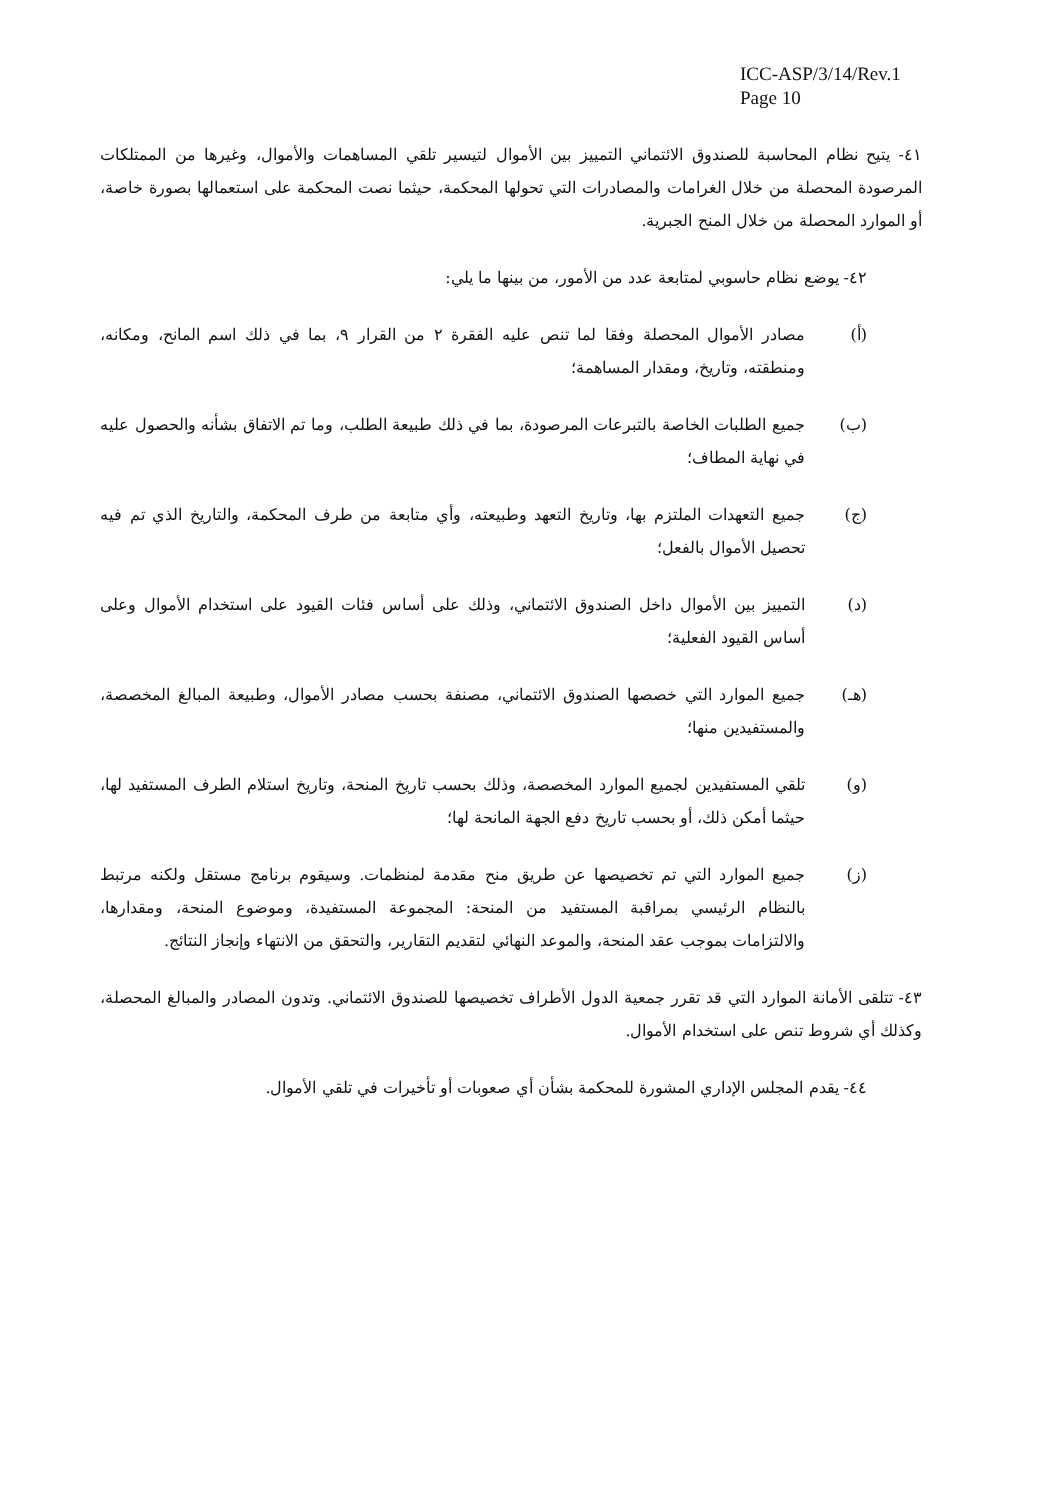ICC-ASP/3/14/Rev.1
Page 10
٤١- يتيح نظام المحاسبة للصندوق الائتماني التمييز بين الأموال لتيسير تلقي المساهمات والأموال، وغيرها من الممتلكات المرصودة المحصلة من خلال الغرامات والمصادرات التي تحولها المحكمة، حيثما نصت المحكمة على استعمالها بصورة خاصة، أو الموارد المحصلة من خلال المنح الجبرية.
٤٢- يوضع نظام حاسوبي لمتابعة عدد من الأمور، من بينها ما يلي:
(أ) مصادر الأموال المحصلة وفقا لما تنص عليه الفقرة ٢ من القرار ٩، بما في ذلك اسم المانح، ومكانه، ومنطقته، وتاريخ، ومقدار المساهمة؛
(ب) جميع الطلبات الخاصة بالتبرعات المرصودة، بما في ذلك طبيعة الطلب، وما تم الاتفاق بشأنه والحصول عليه في نهاية المطاف؛
(ج) جميع التعهدات الملتزم بها، وتاريخ التعهد وطبيعته، وأي متابعة من طرف المحكمة، والتاريخ الذي تم فيه تحصيل الأموال بالفعل؛
(د) التمييز بين الأموال داخل الصندوق الائتماني، وذلك على أساس فئات القيود على استخدام الأموال وعلى أساس القيود الفعلية؛
(هـ) جميع الموارد التي خصصها الصندوق الائتماني، مصنفة بحسب مصادر الأموال، وطبيعة المبالغ المخصصة، والمستفيدين منها؛
(و) تلقي المستفيدين لجميع الموارد المخصصة، وذلك بحسب تاريخ المنحة، وتاريخ استلام الطرف المستفيد لها، حيثما أمكن ذلك، أو بحسب تاريخ دفع الجهة المانحة لها؛
(ز) جميع الموارد التي تم تخصيصها عن طريق منح مقدمة لمنظمات. وسيقوم برنامج مستقل ولكنه مرتبط بالنظام الرئيسي بمراقبة المستفيد من المنحة: المجموعة المستفيدة، وموضوع المنحة، ومقدارها، والالتزامات بموجب عقد المنحة، والموعد النهائي لتقديم التقارير، والتحقق من الانتهاء وإنجاز النتائج.
٤٣- تتلقى الأمانة الموارد التي قد تقرر جمعية الدول الأطراف تخصيصها للصندوق الائتماني. وتدون المصادر والمبالغ المحصلة، وكذلك أي شروط تنص على استخدام الأموال.
٤٤- يقدم المجلس الإداري المشورة للمحكمة بشأن أي صعوبات أو تأخيرات في تلقي الأموال.